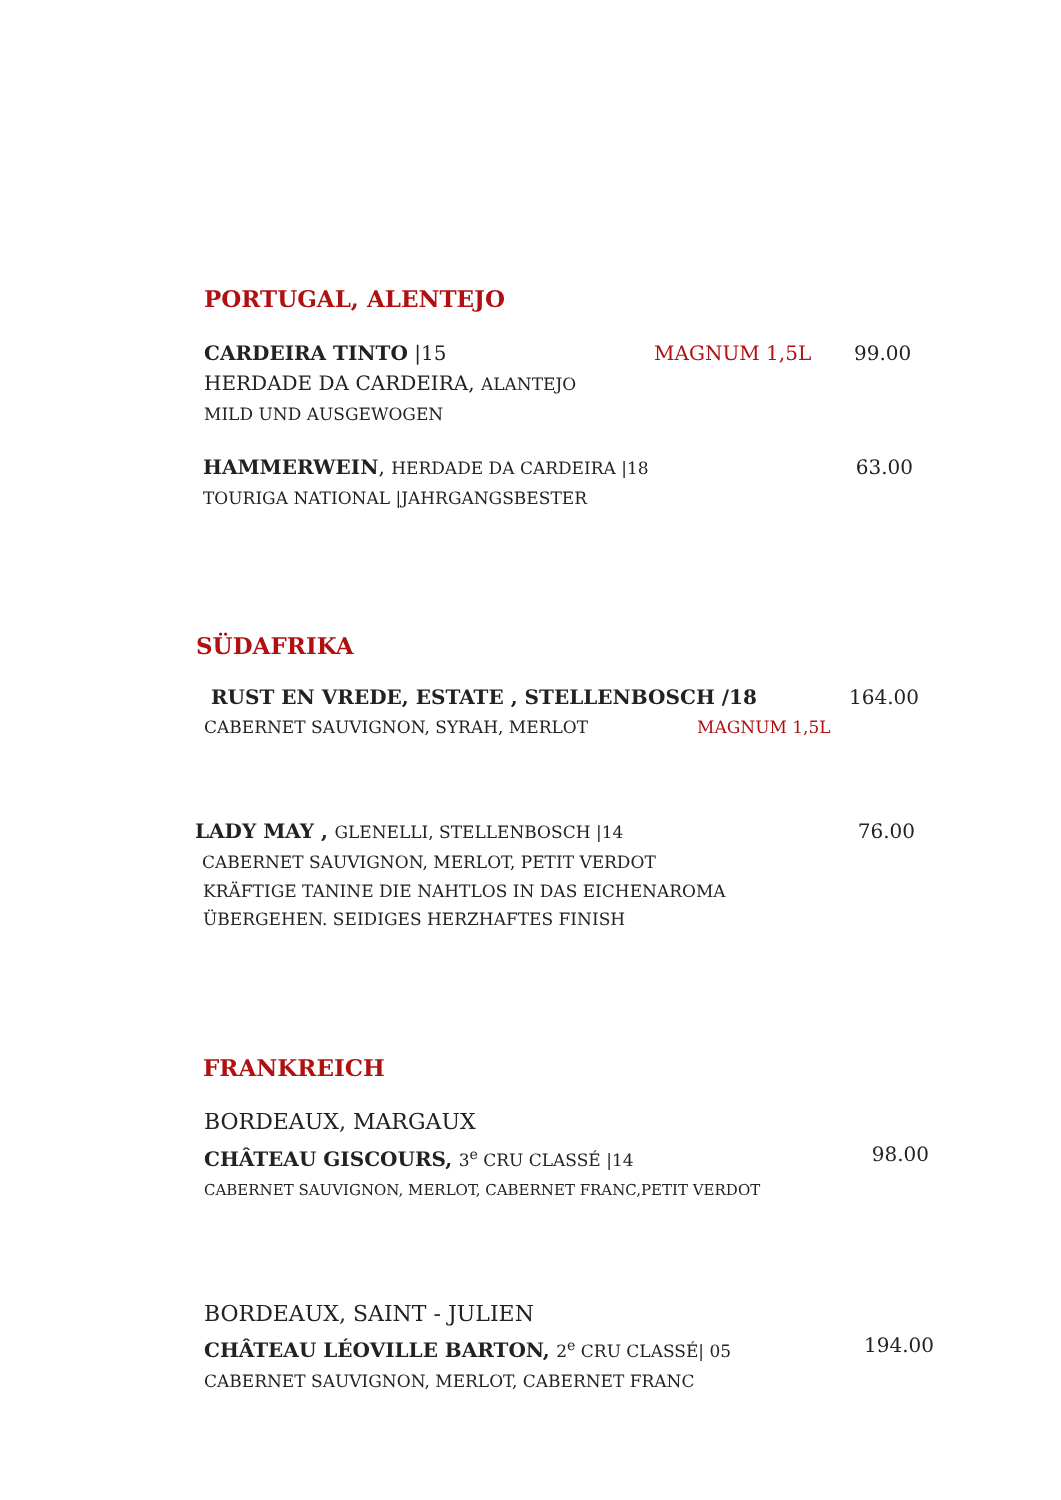PORTUGAL, ALENTEJO
CARDEIRA TINTO |15 MAGNUM 1,5L 99.00
HERDADE DA CARDEIRA, ALANTEJO
MILD UND AUSGEWOGEN
HAMMERWEIN, HERDADE DA CARDEIRA |18 63.00
TOURIGA NATIONAL |JAHRGANGSBESTER
SÜDAFRIKA
RUST EN VREDE, ESTATE , STELLENBOSCH /18 164.00
CABERNET SAUVIGNON, SYRAH, MERLOT MAGNUM 1,5L
LADY MAY , GLENELLI, STELLENBOSCH |14 76.00
CABERNET SAUVIGNON, MERLOT, PETIT VERDOT
KRÄFTIGE TANINE DIE NAHTLOS IN DAS EICHENAROMA
ÜBERGEHEN. SEIDIGES HERZHAFTES FINISH
FRANKREICH
BORDEAUX, MARGAUX
CHÂTEAU GISCOURS, 3<sup>e</sup> CRU CLASSÉ |14 98.00
CABERNET SAUVIGNON, MERLOT, CABERNET FRANC,PETIT VERDOT
BORDEAUX, SAINT - JULIEN
CHÂTEAU LÉOVILLE BARTON, 2<sup>e</sup> CRU CLASSÉ| 05 194.00
CABERNET SAUVIGNON, MERLOT, CABERNET FRANC